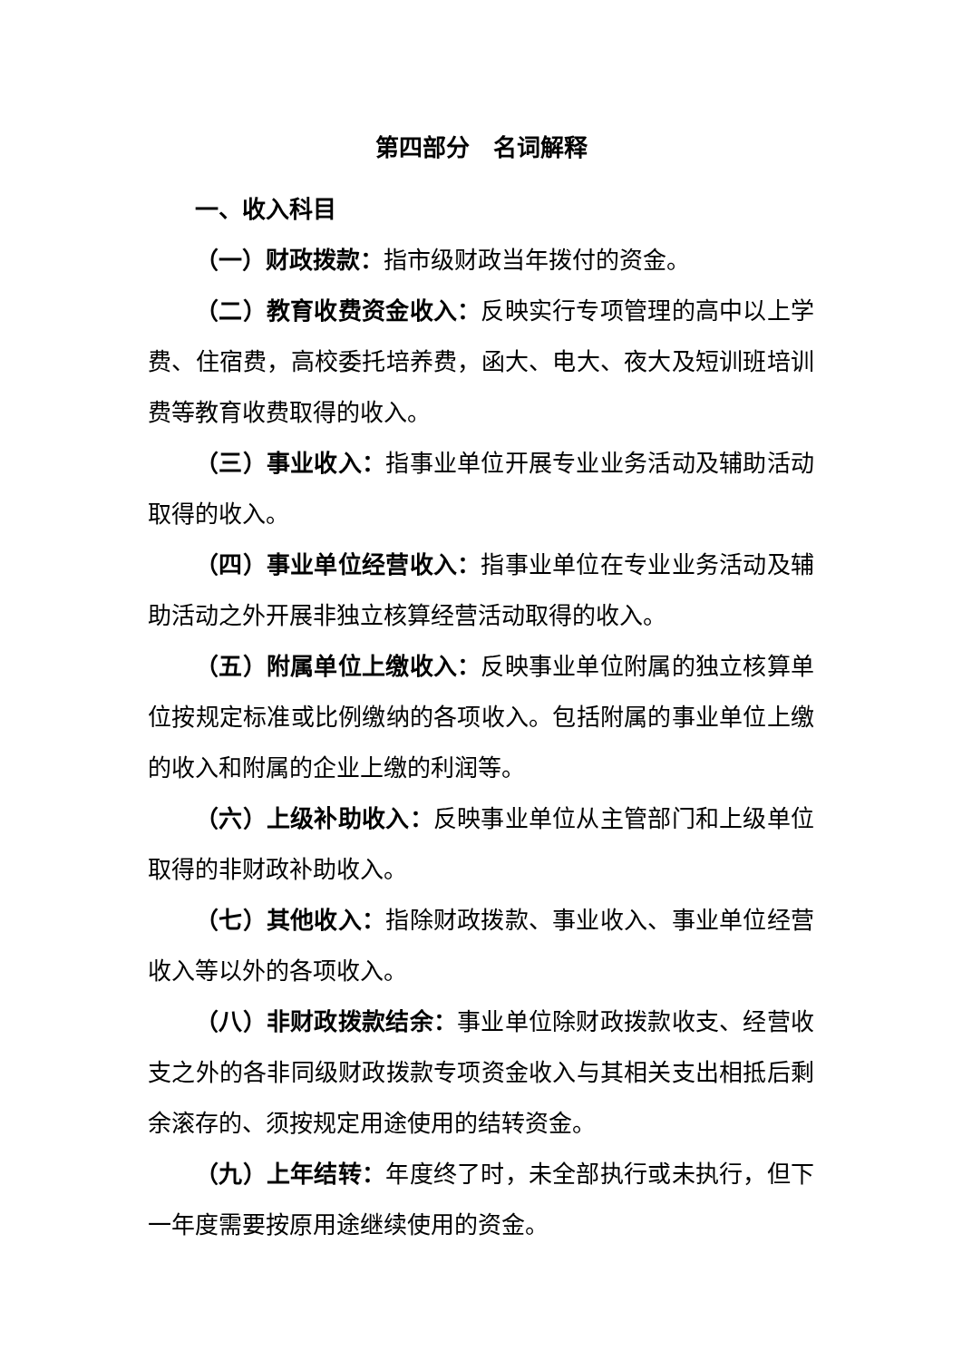第四部分　名词解释
一、收入科目
（一）财政拨款：指市级财政当年拨付的资金。
（二）教育收费资金收入：反映实行专项管理的高中以上学费、住宿费，高校委托培养费，函大、电大、夜大及短训班培训费等教育收费取得的收入。
（三）事业收入：指事业单位开展专业业务活动及辅助活动取得的收入。
（四）事业单位经营收入：指事业单位在专业业务活动及辅助活动之外开展非独立核算经营活动取得的收入。
（五）附属单位上缴收入：反映事业单位附属的独立核算单位按规定标准或比例缴纳的各项收入。包括附属的事业单位上缴的收入和附属的企业上缴的利润等。
（六）上级补助收入：反映事业单位从主管部门和上级单位取得的非财政补助收入。
（七）其他收入：指除财政拨款、事业收入、事业单位经营收入等以外的各项收入。
（八）非财政拨款结余：事业单位除财政拨款收支、经营收支之外的各非同级财政拨款专项资金收入与其相关支出相抵后剩余滚存的、须按规定用途使用的结转资金。
（九）上年结转：年度终了时，未全部执行或未执行，但下一年度需要按原用途继续使用的资金。